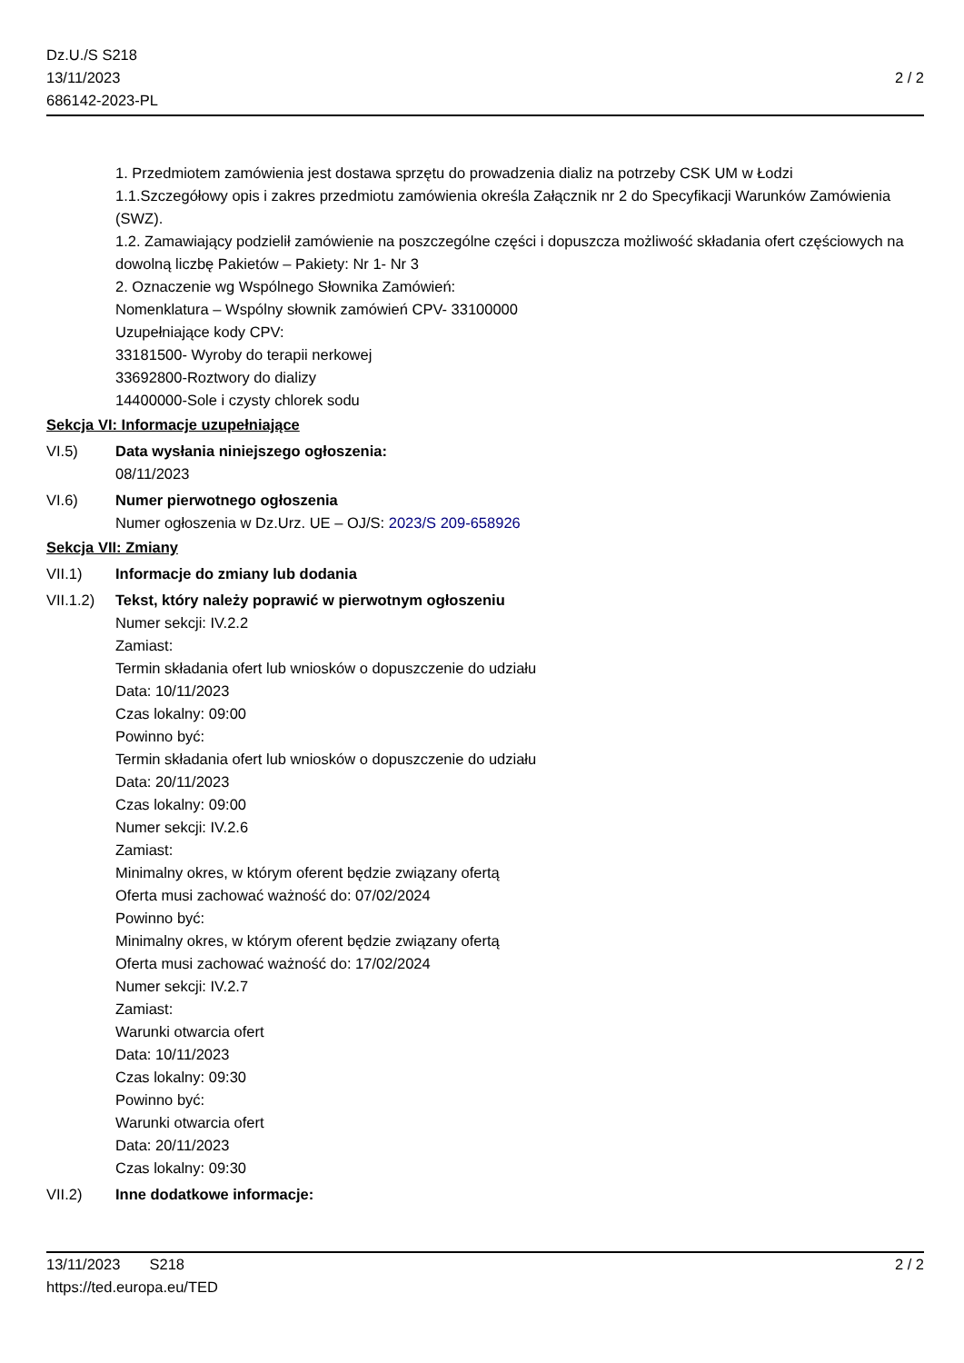Dz.U./S S218
13/11/2023
686142-2023-PL
2 / 2
1. Przedmiotem zamówienia jest dostawa sprzętu do prowadzenia dializ na potrzeby CSK UM w Łodzi
1.1.Szczegółowy opis i zakres przedmiotu zamówienia określa Załącznik nr 2 do Specyfikacji Warunków Zamówienia (SWZ).
1.2. Zamawiający podzielił zamówienie na poszczególne części i dopuszcza możliwość składania ofert częściowych na dowolną liczbę Pakietów – Pakiety: Nr 1- Nr 3
2. Oznaczenie wg Wspólnego Słownika Zamówień:
Nomenklatura – Wspólny słownik zamówień CPV- 33100000
Uzupełniające kody CPV:
33181500- Wyroby do terapii nerkowej
33692800-Roztwory do dializy
14400000-Sole i czysty chlorek sodu
Sekcja VI: Informacje uzupełniające
VI.5) Data wysłania niniejszego ogłoszenia:
08/11/2023
VI.6) Numer pierwotnego ogłoszenia
Numer ogłoszenia w Dz.Urz. UE – OJ/S: 2023/S 209-658926
Sekcja VII: Zmiany
VII.1) Informacje do zmiany lub dodania
VII.1.2)
Tekst, który należy poprawić w pierwotnym ogłoszeniu
Numer sekcji: IV.2.2
Zamiast:
Termin składania ofert lub wniosków o dopuszczenie do udziału
Data: 10/11/2023
Czas lokalny: 09:00
Powinno być:
Termin składania ofert lub wniosków o dopuszczenie do udziału
Data: 20/11/2023
Czas lokalny: 09:00
Numer sekcji: IV.2.6
Zamiast:
Minimalny okres, w którym oferent będzie związany ofertą
Oferta musi zachować ważność do: 07/02/2024
Powinno być:
Minimalny okres, w którym oferent będzie związany ofertą
Oferta musi zachować ważność do: 17/02/2024
Numer sekcji: IV.2.7
Zamiast:
Warunki otwarcia ofert
Data: 10/11/2023
Czas lokalny: 09:30
Powinno być:
Warunki otwarcia ofert
Data: 20/11/2023
Czas lokalny: 09:30
VII.2) Inne dodatkowe informacje:
13/11/2023 S218
https://ted.europa.eu/TED
2 / 2